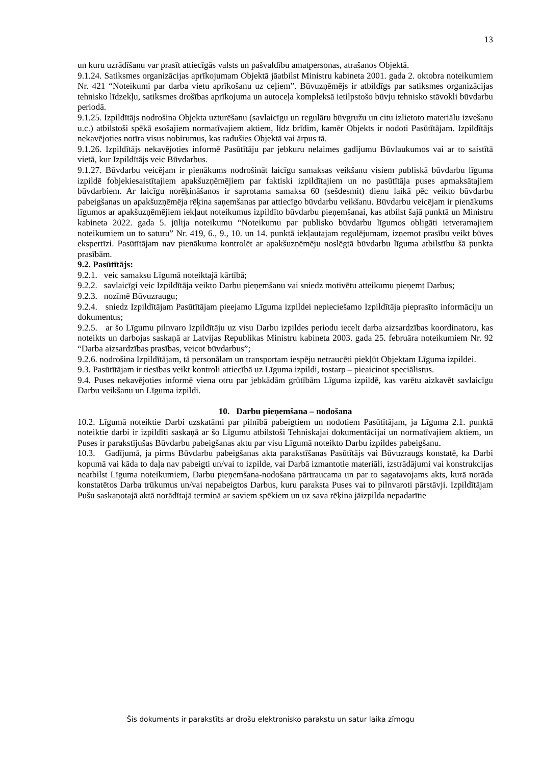13
un kuru uzrādīšanu var prasīt attiecīgās valsts un pašvaldību amatpersonas, atrašanos Objektā.
9.1.24. Satiksmes organizācijas aprīkojumam Objektā jāatbilst Ministru kabineta 2001. gada 2. oktobra noteikumiem Nr. 421 “Noteikumi par darba vietu aprīkošanu uz ceļiem”. Būvuzņēmējs ir atbildīgs par satiksmes organizācijas tehnisko līdzekļu, satiksmes drošības aprīkojuma un autoceļa kompleksā ietilpstošo būvju tehnisko stāvokli būvdarbu periodā.
9.1.25. Izpildītājs nodrošina Objekta uzturēšanu (savlaicīgu un regulāru būvgružu un citu izlietoto materiālu izvešanu u.c.) atbilstoši spēkā esošajiem normatīvajiem aktiem, līdz brīdim, kamēr Objekts ir nodoti Pasūtītājam. Izpildītājs nekavējoties notīra visus nobirumus, kas radušies Objektā vai ārpus tā.
9.1.26. Izpildītājs nekavējoties informē Pasūtītāju par jebkuru nelaimes gadījumu Būvlaukumos vai ar to saistītā vietā, kur Izpildītājs veic Būvdarbus.
9.1.27. Būvdarbu veicējam ir pienākums nodrošināt laicīgu samaksas veikšanu visiem publiskā būvdarbu līguma izpildē fobjekiesaistītajiem apakšuzņēmējiem par faktiski izpildītajiem un no pasūtītāja puses apmaksātajiem būvdarbiem. Ar laicīgu norēķināšanos ir saprotama samaksa 60 (sešdesmit) dienu laikā pēc veikto būvdarbu pabeigšanas un apakšuzņēmēja rēķina saņemšanas par attiecīgo būvdarbu veikšanu. Būvdarbu veicējam ir pienākums līgumos ar apakšuzņēmējiem iekļaut noteikumus izpildīto būvdarbu pieņemšanai, kas atbilst šajā punktā un Ministru kabineta 2022. gada 5. jūlija noteikumu “Noteikumu par publisko būvdarbu līgumos obligāti ietveramajiem noteikumiem un to saturu” Nr. 419, 6., 9., 10. un 14. punktā iekļautajam regulējumam, izņemot prasību veikt būves ekspertīzi. Pasūtītājam nav pienākuma kontrolēt ar apakšuzņēmēju noslēgtā būvdarbu līguma atbilstību šā punkta prasībām.
9.2. Pasūtītājs:
9.2.1. veic samaksu Līgumā noteiktajā kārtībā;
9.2.2. savlaicīgi veic Izpildītāja veikto Darbu pieņemšanu vai sniedz motivētu atteikumu pieņemt Darbus;
9.2.3. nozīmē Būvuzraugu;
9.2.4. sniedz Izpildītājam Pasūtītājam pieejamo Līguma izpildei nepieciešamo Izpildītāja pieprasīto informāciju un dokumentus;
9.2.5. ar šo Līgumu pilnvaro Izpildītāju uz visu Darbu izpildes periodu iecelt darba aizsardzības koordinatoru, kas noteikts un darbojas saskaņā ar Latvijas Republikas Ministru kabineta 2003. gada 25. februāra noteikumiem Nr. 92 “Darba aizsardzības prasības, veicot būvdarbus”;
9.2.6. nodrošina Izpildītājam, tā personālam un transportam iespēju netraucēti piekļūt Objektam Līguma izpildei.
9.3. Pasūtītājam ir tiesības veikt kontroli attiecībā uz Līguma izpildi, tostarp – pieaicinot speciālistus.
9.4. Puses nekavējoties informē viena otru par jebkādām grūtībām Līguma izpildē, kas varētu aizkavēt savlaicīgu Darbu veikšanu un Līguma izpildi.
10. Darbu pieņemšana – nodošana
10.2. Līgumā noteiktie Darbi uzskatāmi par pilnībā pabeigtiem un nodotiem Pasūtītājam, ja Līguma 2.1. punktā noteiktie darbi ir izpildīti saskaņā ar šo Līgumu atbilstoši Tehniskajai dokumentācijai un normatīvajiem aktiem, un Puses ir parakstījušas Būvdarbu pabeigšanas aktu par visu Līgumā noteikto Darbu izpildes pabeigšanu.
10.3. Gadījumā, ja pirms Būvdarbu pabeigšanas akta parakstīšanas Pasūtītājs vai Būvuzraugs konstatē, ka Darbi kopumā vai kāda to daļa nav pabeigti un/vai to izpilde, vai Darbā izmantotie materiāli, izstrādājumi vai konstrukcijas neatbilst Līguma noteikumiem, Darbu pieņemšana-nodošana pārtraucama un par to sagatavojams akts, kurā norāda konstatētos Darba trūkumus un/vai nepabeigtos Darbus, kuru paraksta Puses vai to pilnvaroti pārstāvji. Izpildītājam Pušu saskaņotajā aktā norādītajā termiņā ar saviem spēkiem un uz sava rēķina jāizpilda nepadarītie
Šis dokuments ir parakstīts ar drošu elektronisko parakstu un satur laika zīmogu